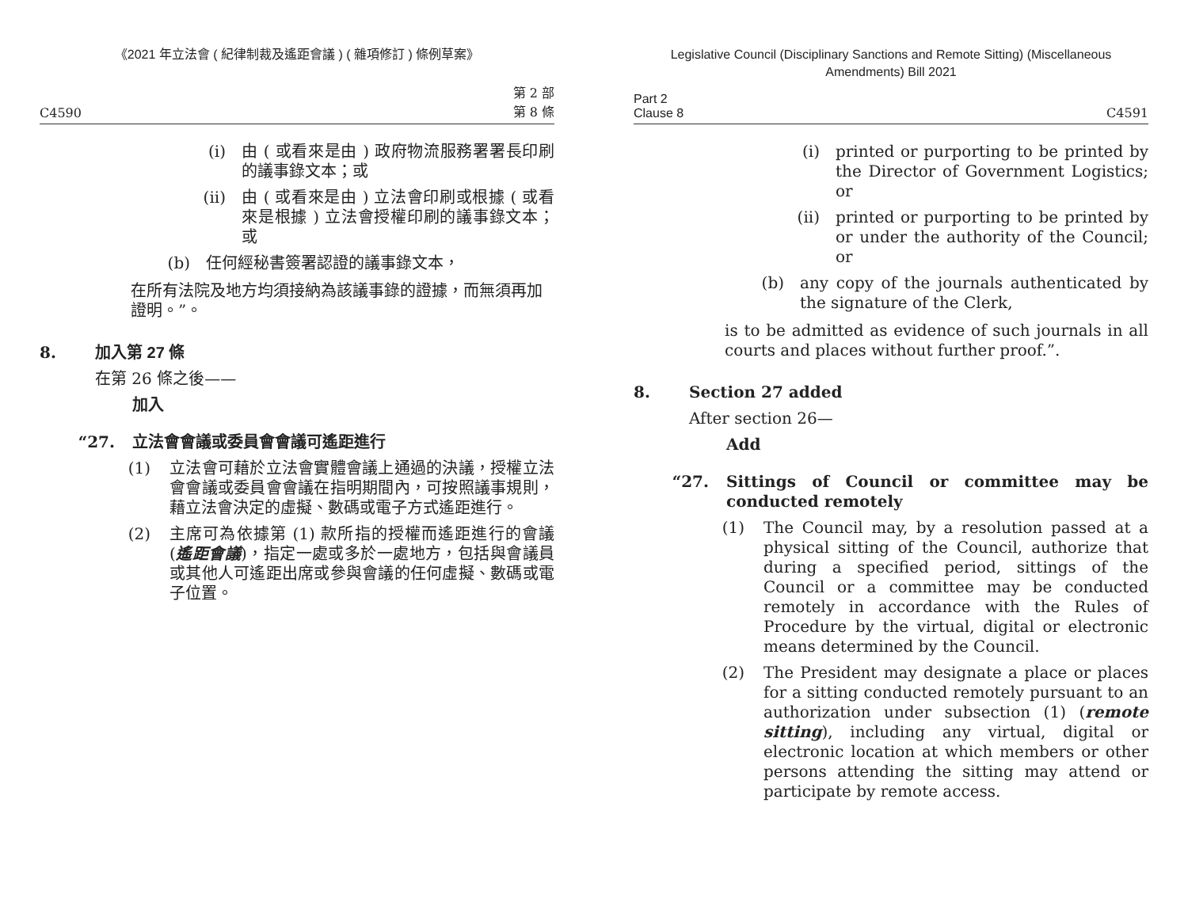《2021 年立法會 ( 紀律制裁及遙距會議 ) ( 雜項修訂 ) 條例草案》
C4590 第 2 部
第 8 條
(i) 由 ( 或看來是由 ) 政府物流服務署署長印刷的議事錄文本；或
(ii) 由 ( 或看來是由 ) 立法會印刷或根據 ( 或看來是根據 ) 立法會授權印刷的議事錄文本；或
(b) 任何經秘書簽署認證的議事錄文本，
在所有法院及地方均須接納為該議事錄的證據，而無須再加證明。”。
8. 加入第 27 條
在第 26 條之後——
加入
“27. 立法會會議或委員會會議可遙距進行
(1) 立法會可藉於立法會實體會議上通過的決議，授權立法會會議或委員會會議在指明期間內，可按照議事規則，藉立法會決定的虛擬、數碼或電子方式遙距進行。
(2) 主席可為依據第 (1) 款所指的授權而遙距進行的會議 (遙距會議)，指定一處或多於一處地方，包括與會議員或其他人可遙距出席或參與會議的任何虛擬、數碼或電子位置。
Legislative Council (Disciplinary Sanctions and Remote Sitting) (Miscellaneous Amendments) Bill 2021
Part 2
Clause 8 C4591
(i) printed or purporting to be printed by the Director of Government Logistics; or
(ii) printed or purporting to be printed by or under the authority of the Council; or
(b) any copy of the journals authenticated by the signature of the Clerk,
is to be admitted as evidence of such journals in all courts and places without further proof.”.
8. Section 27 added
After section 26—
Add
“27. Sittings of Council or committee may be conducted remotely
(1) The Council may, by a resolution passed at a physical sitting of the Council, authorize that during a specified period, sittings of the Council or a committee may be conducted remotely in accordance with the Rules of Procedure by the virtual, digital or electronic means determined by the Council.
(2) The President may designate a place or places for a sitting conducted remotely pursuant to an authorization under subsection (1) (remote sitting), including any virtual, digital or electronic location at which members or other persons attending the sitting may attend or participate by remote access.